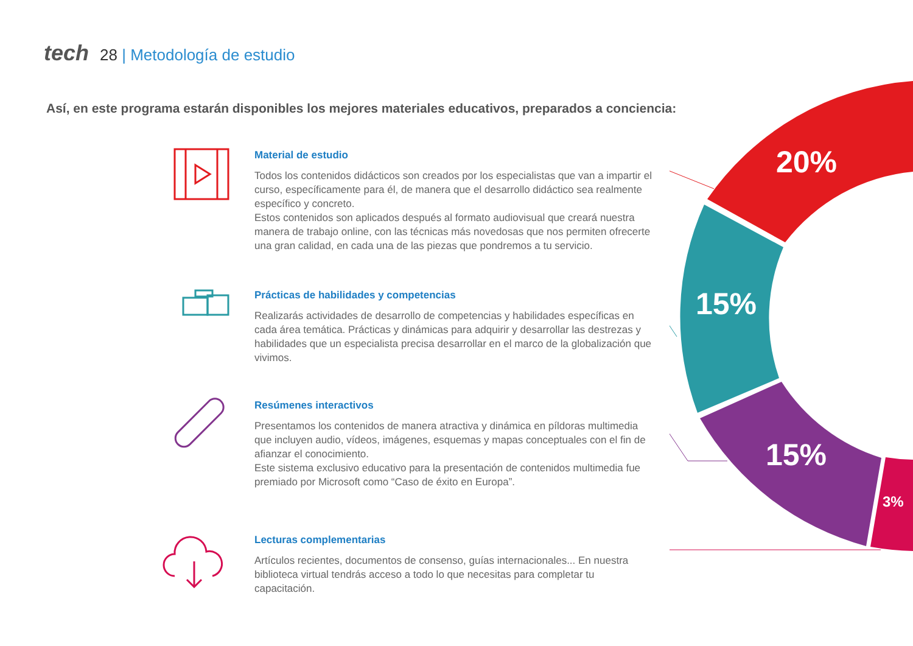tech 28 | Metodología de estudio
Así, en este programa estarán disponibles los mejores materiales educativos, preparados a conciencia:
20%
15%
15%
3%
Material de estudio
Todos los contenidos didácticos son creados por los especialistas que van a impartir el curso, específicamente para él, de manera que el desarrollo didáctico sea realmente específico y concreto.
Estos contenidos son aplicados después al formato audiovisual que creará nuestra manera de trabajo online, con las técnicas más novedosas que nos permiten ofrecerte una gran calidad, en cada una de las piezas que pondremos a tu servicio.
Prácticas de habilidades y competencias
Realizarás actividades de desarrollo de competencias y habilidades específicas en cada área temática. Prácticas y dinámicas para adquirir y desarrollar las destrezas y habilidades que un especialista precisa desarrollar en el marco de la globalización que vivimos.
Resúmenes interactivos
Presentamos los contenidos de manera atractiva y dinámica en píldoras multimedia que incluyen audio, vídeos, imágenes, esquemas y mapas conceptuales con el fin de afianzar el conocimiento.
Este sistema exclusivo educativo para la presentación de contenidos multimedia fue premiado por Microsoft como “Caso de éxito en Europa”.
Lecturas complementarias
Artículos recientes, documentos de consenso, guías internacionales... En nuestra biblioteca virtual tendrás acceso a todo lo que necesitas para completar tu capacitación.